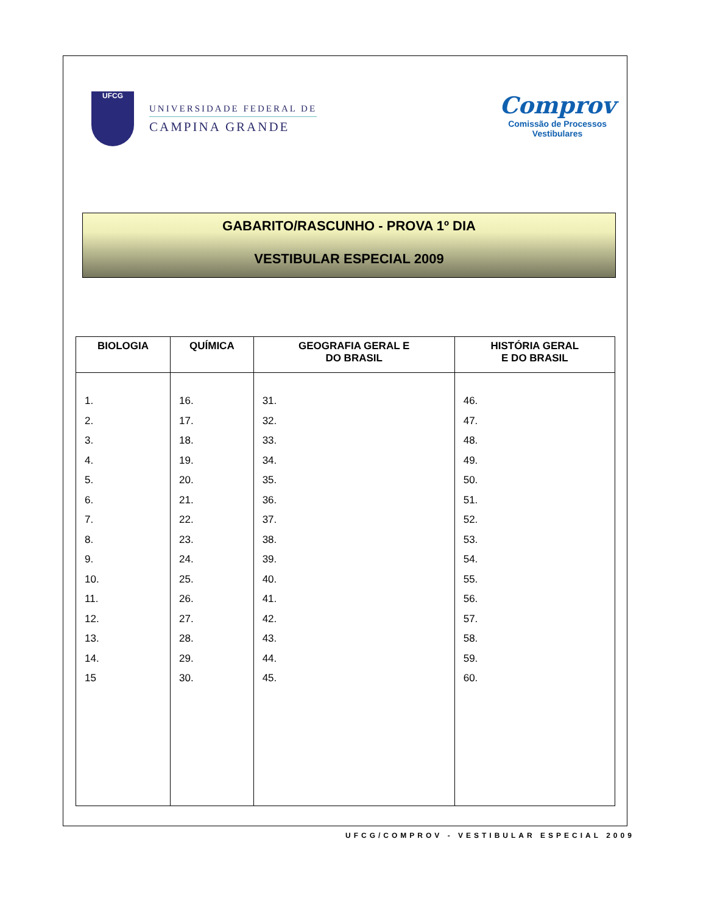UFCG
UNIVERSIDADE FEDERAL DE
CAMPINA GRANDE
Comprov
Comissão de Processos
Vestibulares
GABARITO/RASCUNHO - PROVA 1º DIA
VESTIBULAR ESPECIAL 2009
| BIOLOGIA | QUÍMICA | GEOGRAFIA GERAL E DO BRASIL | HISTÓRIA GERAL E DO BRASIL |
| --- | --- | --- | --- |
| 1. 2. 3. 4. 5. 6. 7. 8. 9. 10. 11. 12. 13. 14. 15 | 16. 17. 18. 19. 20. 21. 22. 23. 24. 25. 26. 27. 28. 29. 30. | 31. 32. 33. 34. 35. 36. 37. 38. 39. 40. 41. 42. 43. 44. 45. | 46. 47. 48. 49. 50. 51. 52. 53. 54. 55. 56. 57. 58. 59. 60. |
UFCG/COMPROV - VESTIBULAR ESPECIAL 2009